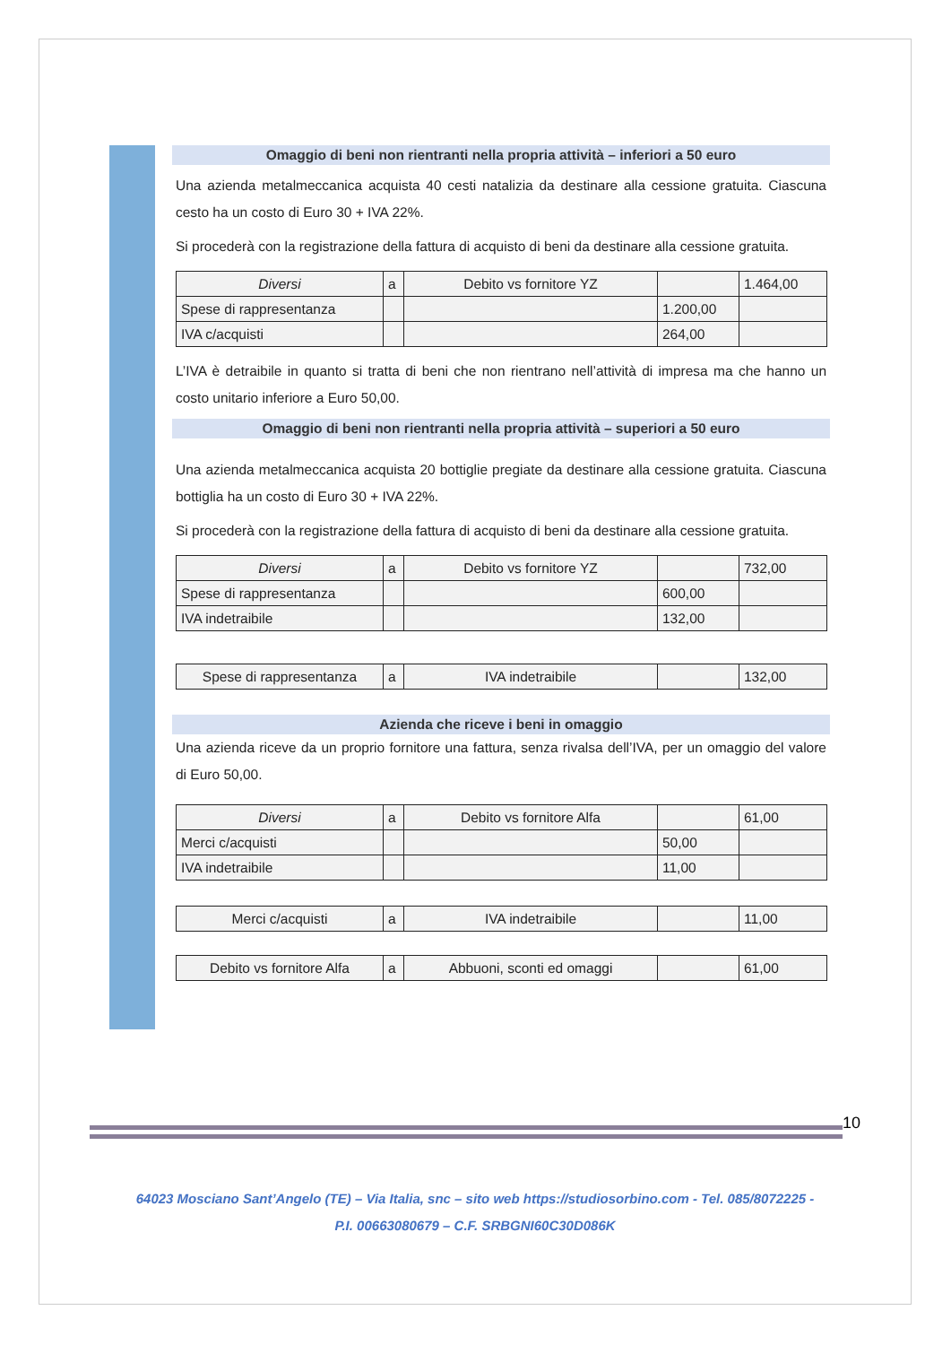Omaggio di beni non rientranti nella propria attività – inferiori a 50 euro
Una azienda metalmeccanica acquista 40 cesti natalizia da destinare alla cessione gratuita. Ciascuna cesto ha un costo di Euro 30 + IVA 22%.
Si procederà con la registrazione della fattura di acquisto di beni da destinare alla cessione gratuita.
| Diversi | a | Debito vs fornitore YZ | | 1.464,00 |
| Spese di rappresentanza | | | 1.200,00 | |
| IVA c/acquisti | | | 264,00 | |
L’IVA è detraibile in quanto si tratta di beni che non rientrano nell’attività di impresa ma che hanno un costo unitario inferiore a Euro 50,00.
Omaggio di beni non rientranti nella propria attività – superiori a 50 euro
Una azienda metalmeccanica acquista 20 bottiglie pregiate da destinare alla cessione gratuita. Ciascuna bottiglia ha un costo di Euro 30 + IVA 22%.
Si procederà con la registrazione della fattura di acquisto di beni da destinare alla cessione gratuita.
| Diversi | a | Debito vs fornitore YZ | | 732,00 |
| Spese di rappresentanza | | | 600,00 | |
| IVA indetraibile | | | 132,00 | |
| Spese di rappresentanza | a | IVA indetraibile | | 132,00 |
Azienda che riceve i beni in omaggio
Una azienda riceve da un proprio fornitore una fattura, senza rivalsa dell’IVA, per un omaggio del valore di Euro 50,00.
| Diversi | a | Debito vs fornitore Alfa | | 61,00 |
| Merci c/acquisti | | | 50,00 | |
| IVA indetraibile | | | 11,00 | |
| Merci c/acquisti | a | IVA indetraibile | | 11,00 |
| Debito vs fornitore Alfa | a | Abbuoni, sconti ed omaggi | | 61,00 |
10
64023 Mosciano Sant’Angelo (TE) – Via Italia, snc – sito web https://studiosorbino.com - Tel. 085/8072225 -
P.I. 00663080679 – C.F. SRBGNI60C30D086K